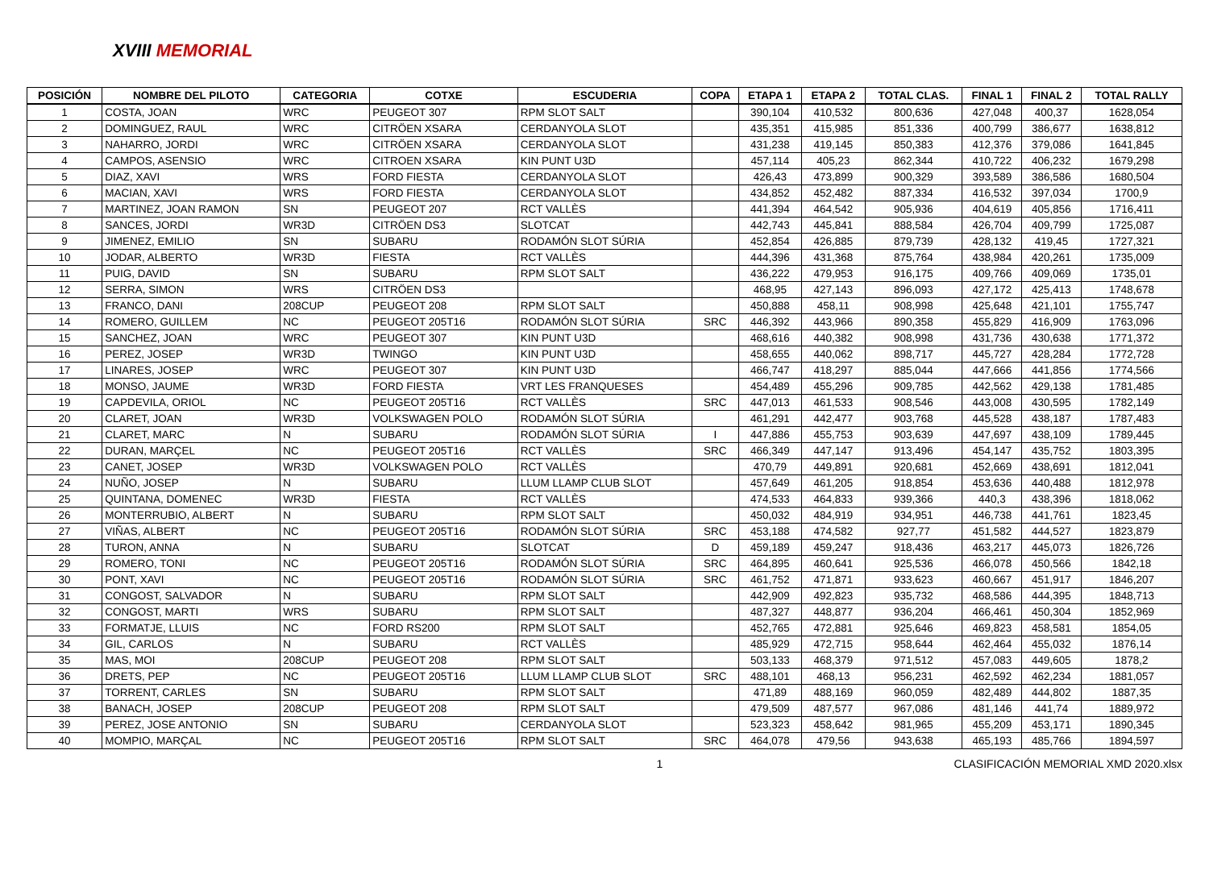XVIII MEMORIAL
| POSICIÓN | NOMBRE DEL PILOTO | CATEGORIA | COTXE | ESCUDERIA | COPA | ETAPA 1 | ETAPA 2 | TOTAL CLAS. | FINAL 1 | FINAL 2 | TOTAL RALLY |
| --- | --- | --- | --- | --- | --- | --- | --- | --- | --- | --- | --- |
| 1 | COSTA, JOAN | WRC | PEUGEOT 307 | RPM SLOT SALT | | 390,104 | 410,532 | 800,636 | 427,048 | 400,37 | 1628,054 |
| 2 | DOMINGUEZ, RAUL | WRC | CITRÖEN XSARA | CERDANYOLA SLOT | | 435,351 | 415,985 | 851,336 | 400,799 | 386,677 | 1638,812 |
| 3 | NAHARRO, JORDI | WRC | CITRÖEN XSARA | CERDANYOLA SLOT | | 431,238 | 419,145 | 850,383 | 412,376 | 379,086 | 1641,845 |
| 4 | CAMPOS, ASENSIO | WRC | CITROEN XSARA | KIN PUNT U3D | | 457,114 | 405,23 | 862,344 | 410,722 | 406,232 | 1679,298 |
| 5 | DIAZ, XAVI | WRS | FORD FIESTA | CERDANYOLA SLOT | | 426,43 | 473,899 | 900,329 | 393,589 | 386,586 | 1680,504 |
| 6 | MACIAN, XAVI | WRS | FORD FIESTA | CERDANYOLA SLOT | | 434,852 | 452,482 | 887,334 | 416,532 | 397,034 | 1700,9 |
| 7 | MARTINEZ, JOAN RAMON | SN | PEUGEOT 207 | RCT VALLÈS | | 441,394 | 464,542 | 905,936 | 404,619 | 405,856 | 1716,411 |
| 8 | SANCES, JORDI | WR3D | CITRÖEN DS3 | SLOTCAT | | 442,743 | 445,841 | 888,584 | 426,704 | 409,799 | 1725,087 |
| 9 | JIMENEZ, EMILIO | SN | SUBARU | RODAMÓN SLOT SÚRIA | | 452,854 | 426,885 | 879,739 | 428,132 | 419,45 | 1727,321 |
| 10 | JODAR, ALBERTO | WR3D | FIESTA | RCT VALLÈS | | 444,396 | 431,368 | 875,764 | 438,984 | 420,261 | 1735,009 |
| 11 | PUIG, DAVID | SN | SUBARU | RPM SLOT SALT | | 436,222 | 479,953 | 916,175 | 409,766 | 409,069 | 1735,01 |
| 12 | SERRA, SIMON | WRS | CITRÖEN DS3 | | | 468,95 | 427,143 | 896,093 | 427,172 | 425,413 | 1748,678 |
| 13 | FRANCO, DANI | 208CUP | PEUGEOT 208 | RPM SLOT SALT | | 450,888 | 458,11 | 908,998 | 425,648 | 421,101 | 1755,747 |
| 14 | ROMERO, GUILLEM | NC | PEUGEOT 205T16 | RODAMÓN SLOT SÚRIA | SRC | 446,392 | 443,966 | 890,358 | 455,829 | 416,909 | 1763,096 |
| 15 | SANCHEZ, JOAN | WRC | PEUGEOT 307 | KIN PUNT U3D | | 468,616 | 440,382 | 908,998 | 431,736 | 430,638 | 1771,372 |
| 16 | PEREZ, JOSEP | WR3D | TWINGO | KIN PUNT U3D | | 458,655 | 440,062 | 898,717 | 445,727 | 428,284 | 1772,728 |
| 17 | LINARES, JOSEP | WRC | PEUGEOT 307 | KIN PUNT U3D | | 466,747 | 418,297 | 885,044 | 447,666 | 441,856 | 1774,566 |
| 18 | MONSO, JAUME | WR3D | FORD FIESTA | VRT LES FRANQUESES | | 454,489 | 455,296 | 909,785 | 442,562 | 429,138 | 1781,485 |
| 19 | CAPDEVILA, ORIOL | NC | PEUGEOT 205T16 | RCT VALLÈS | SRC | 447,013 | 461,533 | 908,546 | 443,008 | 430,595 | 1782,149 |
| 20 | CLARET, JOAN | WR3D | VOLKSWAGEN POLO | RODAMÓN SLOT SÚRIA | | 461,291 | 442,477 | 903,768 | 445,528 | 438,187 | 1787,483 |
| 21 | CLARET, MARC | N | SUBARU | RODAMÓN SLOT SÚRIA | I | 447,886 | 455,753 | 903,639 | 447,697 | 438,109 | 1789,445 |
| 22 | DURAN, MARÇEL | NC | PEUGEOT 205T16 | RCT VALLÈS | SRC | 466,349 | 447,147 | 913,496 | 454,147 | 435,752 | 1803,395 |
| 23 | CANET, JOSEP | WR3D | VOLKSWAGEN POLO | RCT VALLÈS | | 470,79 | 449,891 | 920,681 | 452,669 | 438,691 | 1812,041 |
| 24 | NUÑO, JOSEP | N | SUBARU | LLUM LLAMP CLUB SLOT | | 457,649 | 461,205 | 918,854 | 453,636 | 440,488 | 1812,978 |
| 25 | QUINTANA, DOMENEC | WR3D | FIESTA | RCT VALLÈS | | 474,533 | 464,833 | 939,366 | 440,3 | 438,396 | 1818,062 |
| 26 | MONTERRUBIO, ALBERT | N | SUBARU | RPM SLOT SALT | | 450,032 | 484,919 | 934,951 | 446,738 | 441,761 | 1823,45 |
| 27 | VIÑAS, ALBERT | NC | PEUGEOT 205T16 | RODAMÓN SLOT SÚRIA | SRC | 453,188 | 474,582 | 927,77 | 451,582 | 444,527 | 1823,879 |
| 28 | TURON, ANNA | N | SUBARU | SLOTCAT | D | 459,189 | 459,247 | 918,436 | 463,217 | 445,073 | 1826,726 |
| 29 | ROMERO, TONI | NC | PEUGEOT 205T16 | RODAMÓN SLOT SÚRIA | SRC | 464,895 | 460,641 | 925,536 | 466,078 | 450,566 | 1842,18 |
| 30 | PONT, XAVI | NC | PEUGEOT 205T16 | RODAMÓN SLOT SÚRIA | SRC | 461,752 | 471,871 | 933,623 | 460,667 | 451,917 | 1846,207 |
| 31 | CONGOST, SALVADOR | N | SUBARU | RPM SLOT SALT | | 442,909 | 492,823 | 935,732 | 468,586 | 444,395 | 1848,713 |
| 32 | CONGOST, MARTI | WRS | SUBARU | RPM SLOT SALT | | 487,327 | 448,877 | 936,204 | 466,461 | 450,304 | 1852,969 |
| 33 | FORMATJE, LLUIS | NC | FORD RS200 | RPM SLOT SALT | | 452,765 | 472,881 | 925,646 | 469,823 | 458,581 | 1854,05 |
| 34 | GIL, CARLOS | N | SUBARU | RCT VALLÈS | | 485,929 | 472,715 | 958,644 | 462,464 | 455,032 | 1876,14 |
| 35 | MAS, MOI | 208CUP | PEUGEOT 208 | RPM SLOT SALT | | 503,133 | 468,379 | 971,512 | 457,083 | 449,605 | 1878,2 |
| 36 | DRETS, PEP | NC | PEUGEOT 205T16 | LLUM LLAMP CLUB SLOT | SRC | 488,101 | 468,13 | 956,231 | 462,592 | 462,234 | 1881,057 |
| 37 | TORRENT, CARLES | SN | SUBARU | RPM SLOT SALT | | 471,89 | 488,169 | 960,059 | 482,489 | 444,802 | 1887,35 |
| 38 | BANACH, JOSEP | 208CUP | PEUGEOT 208 | RPM SLOT SALT | | 479,509 | 487,577 | 967,086 | 481,146 | 441,74 | 1889,972 |
| 39 | PEREZ, JOSE ANTONIO | SN | SUBARU | CERDANYOLA SLOT | | 523,323 | 458,642 | 981,965 | 455,209 | 453,171 | 1890,345 |
| 40 | MOMPIO, MARÇAL | NC | PEUGEOT 205T16 | RPM SLOT SALT | SRC | 464,078 | 479,56 | 943,638 | 465,193 | 485,766 | 1894,597 |
1 CLASIFICACIÓN MEMORIAL XMD 2020.xlsx